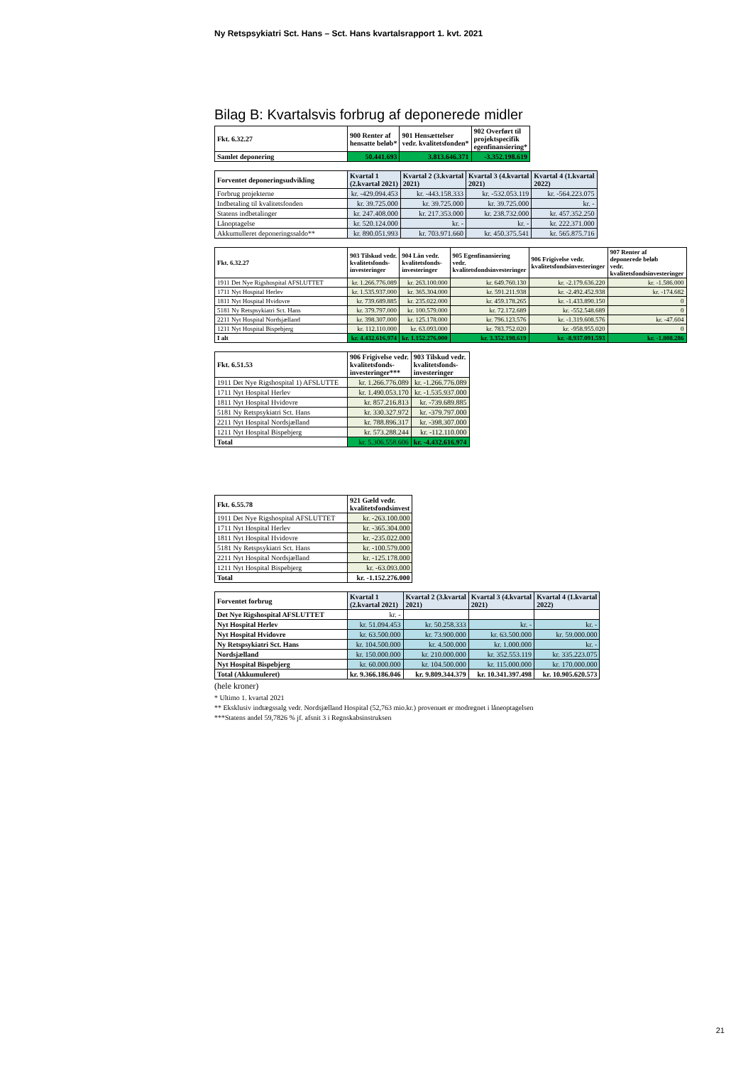Ny Retspsykiatri Sct. Hans – Sct. Hans kvartalsrapport 1. kvt. 2021
Bilag B: Kvartalsvis forbrug af deponerede midler
| Fkt. 6.32.27 | 900 Renter af hensatte beløb* | 901 Hensættelser vedr. kvalitetsfonden* | 902 Overført til projektspecifik egenfinansiering* |
| --- | --- | --- | --- |
| Samlet deponering | 50.441.693 | 3.813.646.371 | -3.352.198.619 |
| Forventet deponeringsudvikling | Kvartal 1 (2.kvartal 2021) | Kvartal 2 (3.kvartal 2021) | Kvartal 3 (4.kvartal 2021) | Kvartal 4 (1.kvartal 2022) |
| --- | --- | --- | --- | --- |
| Forbrug projekterne | kr. -429.094.453 | kr. -443.158.333 | kr. -532.053.119 | kr. -564.223.075 |
| Indbetaling til kvalitetsfonden | kr. 39.725.000 | kr. 39.725.000 | kr. 39.725.000 | kr. - |
| Statens indbetalinger | kr. 247.408.000 | kr. 217.353.000 | kr. 238.732.000 | kr. 457.352.250 |
| Lånoptagelse | kr. 520.124.000 | kr. - | kr. - | kr. 222.371.000 |
| Akkumulleret deponeringssaldo** | kr. 890.051.993 | kr. 703.971.660 | kr. 450.375.541 | kr. 565.875.716 |
| Fkt. 6.32.27 | 903 Tilskud vedr. kvalitetsfonds- investeringer | 904 Lån vedr. kvalitetsfonds- investeringer | 905 Egenfinansiering vedr. kvalitetsfondsinvesteringer | 906 Frigivelse vedr. kvalitetsfondsinvesteringer | 907 Renter af deponerede beløb vedr. kvalitetsfondsinvesteringer |
| --- | --- | --- | --- | --- | --- |
| 1911 Det Nye Rigshospital AFSLUTTET | kr. 1.266.776.089 | kr. 263.100.000 | kr. 649.760.130 | kr. -2.179.636.220 | kr. -1.586.000 |
| 1711 Nyt Hospital Herlev | kr. 1.535.937.000 | kr. 365.304.000 | kr. 591.211.938 | kr. -2.492.452.938 | kr. -174.682 |
| 1811 Nyt Hospital Hvidovre | kr. 739.689.885 | kr. 235.022.000 | kr. 459.178.265 | kr. -1.433.890.150 | 0 |
| 5181 Ny Retspsykiatri Sct. Hans | kr. 379.797.000 | kr. 100.579.000 | kr. 72.172.689 | kr. -552.548.689 | 0 |
| 2211 Nyt Hospital Nordsjælland | kr. 398.307.000 | kr. 125.178.000 | kr. 796.123.576 | kr. -1.319.608.576 | kr. -47.604 |
| 1211 Nyt Hospital Bispebjerg | kr. 112.110.000 | kr. 63.093.000 | kr. 783.752.020 | kr. -958.955.020 | 0 |
| I alt | kr. 4.432.616.974 | kr. 1.152.276.000 | kr. 3.352.198.619 | kr. -8.937.091.593 | kr. -1.808.286 |
| Fkt. 6.51.53 | 906 Frigivelse vedr. kvalitetsfonds- investeringer*** | 903 Tilskud vedr. kvalitetsfonds- investeringer |
| --- | --- | --- |
| 1911 Det Nye Rigshospital 1) AFSLUTTE | kr. 1.266.776.089 | kr. -1.266.776.089 |
| 1711 Nyt Hospital Herlev | kr. 1.490.053.170 | kr. -1.535.937.000 |
| 1811 Nyt Hospital Hvidovre | kr. 857.216.813 | kr. -739.689.885 |
| 5181 Ny Retspsykiatri Sct. Hans | kr. 330.327.972 | kr. -379.797.000 |
| 2211 Nyt Hospital Nordsjælland | kr. 788.896.317 | kr. -398.307.000 |
| 1211 Nyt Hospital Bispebjerg | kr. 573.288.244 | kr. -112.110.000 |
| Total | kr. 5.306.558.606 | kr. -4.432.616.974 |
| Fkt. 6.55.78 | 921 Gæld vedr. kvalitetsfondsinvest |
| --- | --- |
| 1911 Det Nye Rigshospital AFSLUTTET | kr. -263.100.000 |
| 1711 Nyt Hospital Herlev | kr. -365.304.000 |
| 1811 Nyt Hospital Hvidovre | kr. -235.022.000 |
| 5181 Ny Retspsykiatri Sct. Hans | kr. -100.579.000 |
| 2211 Nyt Hospital Nordsjælland | kr. -125.178.000 |
| 1211 Nyt Hospital Bispebjerg | kr. -63.093.000 |
| Total | kr. -1.152.276.000 |
| Forventet forbrug | Kvartal 1 (2.kvartal 2021) | Kvartal 2 (3.kvartal 2021) | Kvartal 3 (4.kvartal 2021) | Kvartal 4 (1.kvartal 2022) |
| --- | --- | --- | --- | --- |
| Det Nye Rigshospital AFSLUTTET | kr. - | | | |
| Nyt Hospital Herlev | kr. 51.094.453 | kr. 50.258.333 | kr. - | kr. - |
| Nyt Hospital Hvidovre | kr. 63.500.000 | kr. 73.900.000 | kr. 63.500.000 | kr. 59.000.000 |
| Ny Retspsykiatri Sct. Hans | kr. 104.500.000 | kr. 4.500.000 | kr. 1.000.000 | kr. - |
| Nordsjælland | kr. 150.000.000 | kr. 210.000.000 | kr. 352.553.119 | kr. 335.223.075 |
| Nyt Hospital Bispebjerg | kr. 60.000.000 | kr. 104.500.000 | kr. 115.000.000 | kr. 170.000.000 |
| Total (Akkumuleret) | kr. 9.366.186.046 | kr. 9.809.344.379 | kr. 10.341.397.498 | kr. 10.905.620.573 |
(hele kroner)
* Ultimo 1. kvartal 2021
** Eksklusiv indtægssalg vedr. Nordsjælland Hospital (52,763 mio.kr.) provenuet er modregnet i låneoptagelsen
***Statens andel 59,7826 % jf. afsnit 3 i Regnskabsinstruksen
21